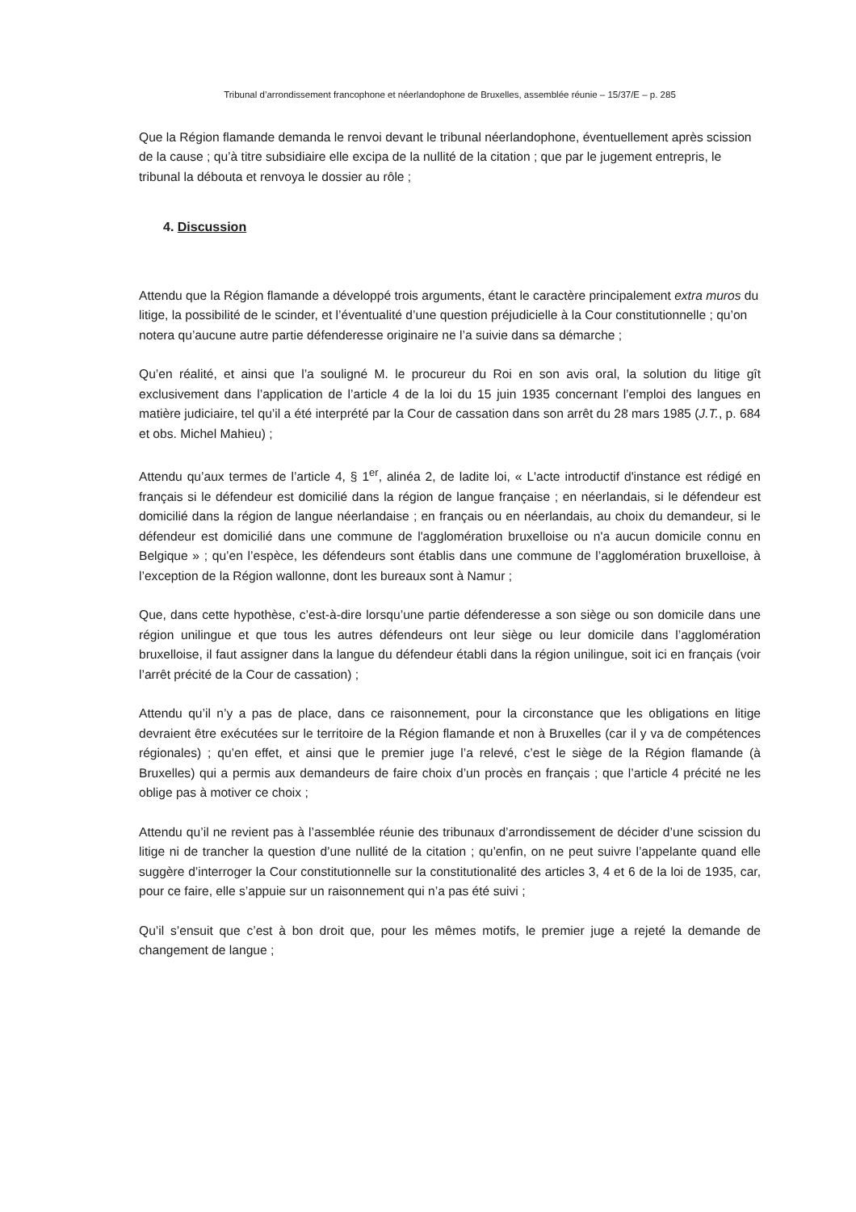Tribunal d’arrondissement francophone et néerlandophone de Bruxelles, assemblée réunie – 15/37/E – p. 285
Que la Région flamande demanda le renvoi devant le tribunal néerlandophone, éventuellement après scission de la cause ; qu’à titre subsidiaire elle excipa de la nullité de la citation ; que par le jugement entrepris, le tribunal la débouta et renvoya le dossier au rôle ;
4. Discussion
Attendu que la Région flamande a développé trois arguments, étant le caractère principalement extra muros du litige, la possibilité de le scinder, et l’éventualité d’une question préjudicielle à la Cour constitutionnelle ; qu’on notera qu’aucune autre partie défenderesse originaire ne l’a suivie dans sa démarche ;
Qu’en réalité, et ainsi que l’a souligné M. le procureur du Roi en son avis oral, la solution du litige gît exclusivement dans l’application de l’article 4 de la loi du 15 juin 1935 concernant l’emploi des langues en matière judiciaire, tel qu’il a été interprété par la Cour de cassation dans son arrêt du 28 mars 1985 (J.T., p. 684 et obs. Michel Mahieu) ;
Attendu qu’aux termes de l’article 4, § 1<sup>er</sup>, alinéa 2, de ladite loi, « L'acte introductif d'instance est rédigé en français si le défendeur est domicilié dans la région de langue française ; en néerlandais, si le défendeur est domicilié dans la région de langue néerlandaise ; en français ou en néerlandais, au choix du demandeur, si le défendeur est domicilié dans une commune de l'agglomération bruxelloise ou n'a aucun domicile connu en Belgique » ; qu’en l’espèce, les défendeurs sont établis dans une commune de l’agglomération bruxelloise, à l’exception de la Région wallonne, dont les bureaux sont à Namur ;
Que, dans cette hypothèse, c’est-à-dire lorsqu’une partie défenderesse a son siège ou son domicile dans une région unilingue et que tous les autres défendeurs ont leur siège ou leur domicile dans l’agglomération bruxelloise, il faut assigner dans la langue du défendeur établi dans la région unilingue, soit ici en français (voir l’arrêt précité de la Cour de cassation) ;
Attendu qu’il n’y a pas de place, dans ce raisonnement, pour la circonstance que les obligations en litige devraient être exécutées sur le territoire de la Région flamande et non à Bruxelles (car il y va de compétences régionales) ; qu’en effet, et ainsi que le premier juge l’a relevé, c’est le siège de la Région flamande (à Bruxelles) qui a permis aux demandeurs de faire choix d’un procès en français ; que l’article 4 précité ne les oblige pas à motiver ce choix ;
Attendu qu’il ne revient pas à l’assemblée réunie des tribunaux d’arrondissement de décider d’une scission du litige ni de trancher la question d’une nullité de la citation ; qu’enfin, on ne peut suivre l’appelante quand elle suggère d’interroger la Cour constitutionnelle sur la constitutionalité des articles 3, 4 et 6 de la loi de 1935, car, pour ce faire, elle s’appuie sur un raisonnement qui n’a pas été suivi ;
Qu’il s’ensuit que c’est à bon droit que, pour les mêmes motifs, le premier juge a rejeté la demande de changement de langue ;